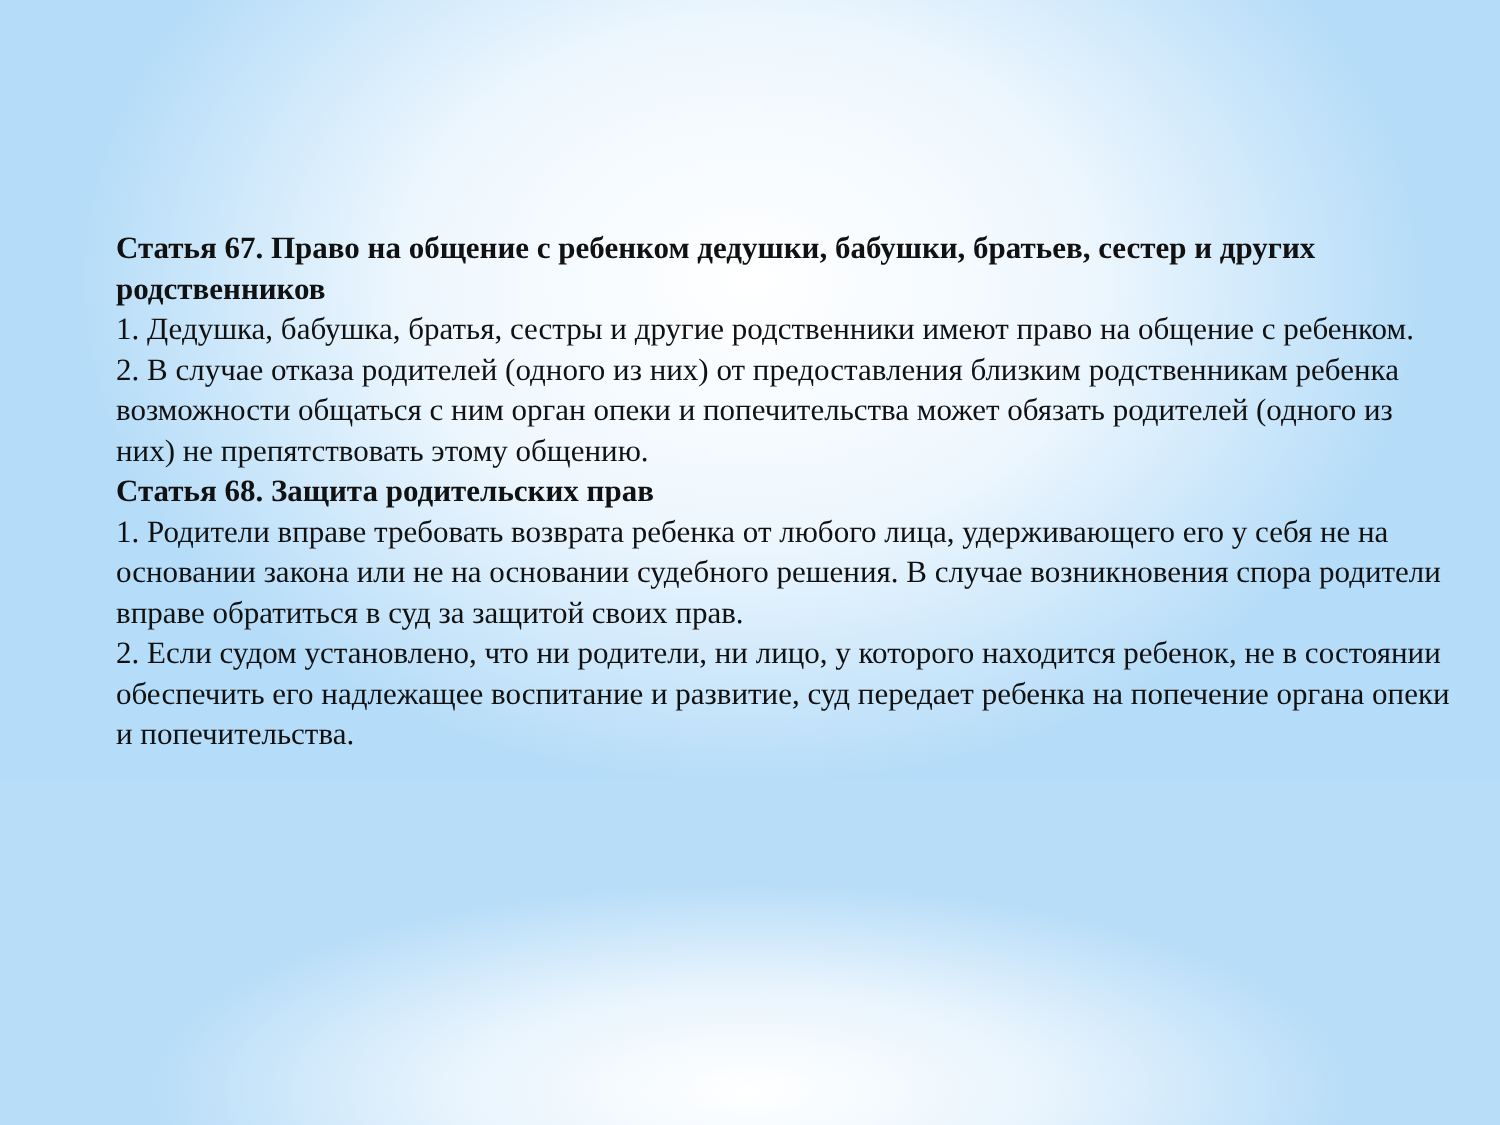Статья 67. Право на общение с ребенком дедушки, бабушки, братьев, сестер и других родственников
1. Дедушка, бабушка, братья, сестры и другие родственники имеют право на общение с ребенком.
2. В случае отказа родителей (одного из них) от предоставления близким родственникам ребенка возможности общаться с ним орган опеки и попечительства может обязать родителей (одного из них) не препятствовать этому общению.
Статья 68. Защита родительских прав
1. Родители вправе требовать возврата ребенка от любого лица, удерживающего его у себя не на основании закона или не на основании судебного решения. В случае возникновения спора родители вправе обратиться в суд за защитой своих прав.
2. Если судом установлено, что ни родители, ни лицо, у которого находится ребенок, не в состоянии обеспечить его надлежащее воспитание и развитие, суд передает ребенка на попечение органа опеки и попечительства.